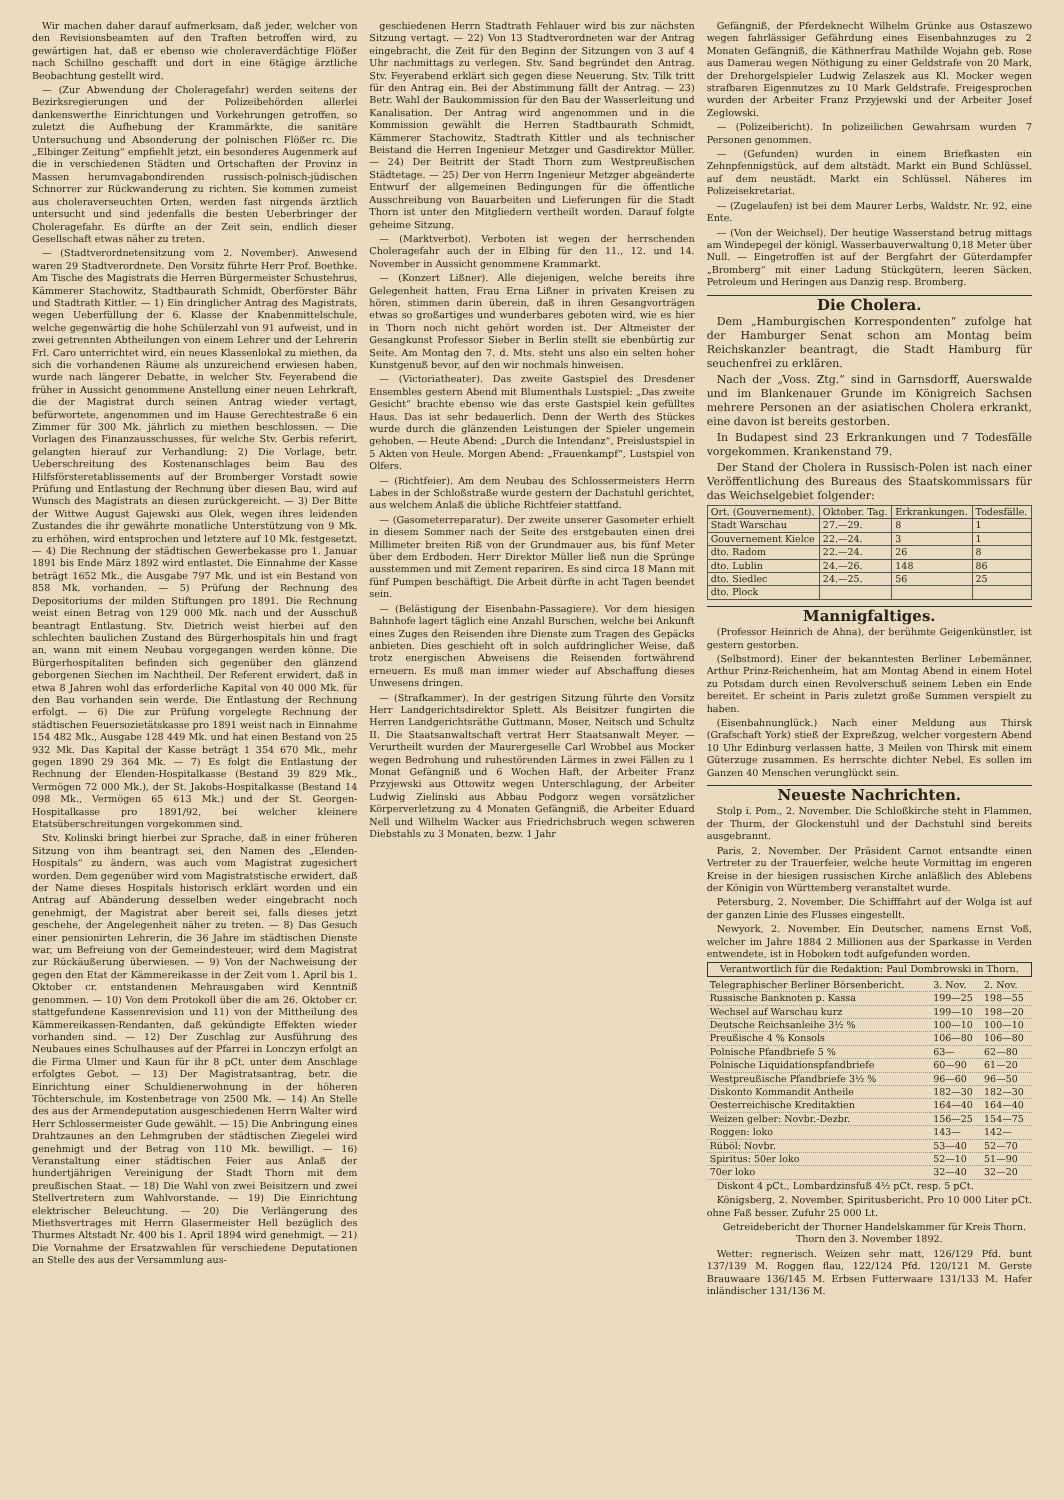Wir machen daher darauf aufmerksam, daß jeder, welcher von den Revisionsbeamten auf den Traften betroffen wird, zu gewärtigen hat, daß er ebenso wie choleraverdächtige Flößer nach Schillno geschafft und dort in eine 6tägige ärztliche Beobachtung gestellt wird.
— (Zur Abwendung der Choleragefahr) werden seitens der Bezirksregierungen und der Polizeibehörden allerlei dankenswerthe Einrichtungen und Vorkehrungen getroffen, so zuletzt die Aufhebung der Krammärkte, die sanitäre Untersuchung und Absonderung der polnischen Flößer rc. Die „Elbinger Zeitung“ empfiehlt jetzt, ein besonderes Augenmerk auf die in verschiedenen Städten und Ortschaften der Provinz in Massen herumvagabondirenden russisch-polnisch-jüdischen Schnorrer zur Rückwanderung zu richten. Sie kommen zumeist aus choleraverseuchten Orten, werden fast nirgends ärztlich untersucht und sind jedenfalls die besten Ueberbringer der Choleragefahr. Es dürfte an der Zeit sein, endlich dieser Gesellschaft etwas näher zu treten.
— (Stadtverordnetensitzung vom 2. November). Anwesend waren 29 Stadtverordnete. Den Vorsitz führte Herr Prof. Boethke. Am Tische des Magistrats die Herren Bürgermeister Schustehrus, Kämmerer Stachowitz, Stadtbaurath Schmidt, Oberförster Bähr und Stadtrath Kittler. — 1) Ein dringlicher Antrag des Magistrats, wegen Ueberfüllung der 6. Klasse der Knabenmittelschule, welche gegenwärtig die hohe Schülerzahl von 91 aufweist, und in zwei getrennten Abtheilungen von einem Lehrer und der Lehrerin Frl. Caro unterrichtet wird, ein neues Klassenlokal zu miethen, da sich die vorhandenen Räume als unzureichend erwiesen haben, wurde nach längerer Debatte, in welcher Stv. Feyerabend die früher in Aussicht genommene Anstellung einer neuen Lehrkraft, die der Magistrat durch seinen Antrag wieder vertagt, befürwortete, angenommen und im Hause Gerechtestraße 6 ein Zimmer für 300 Mk. jährlich zu miethen beschlossen. — Die Vorlagen des Finanzausschusses, für welche Stv. Gerbis referirt, gelangten hierauf zur Verhandlung: 2) Die Vorlage, betr. Ueberschreitung des Kostenanschlages beim Bau des Hilfsförsteretablissements auf der Bromberger Vorstadt sowie Prüfung und Entlastung der Rechnung über diesen Bau, wird auf Wunsch des Magistrats an diesen zurückgereicht. — 3) Der Bitte der Wittwe August Gajewski aus Olek, wegen ihres leidenden Zustandes die ihr gewährte monatliche Unterstützung von 9 Mk. zu erhöhen, wird entsprochen und letztere auf 10 Mk. festgesetzt. — 4) Die Rechnung der städtischen Gewerbekasse pro 1. Januar 1891 bis Ende März 1892 wird entlastet. Die Einnahme der Kasse beträgt 1652 Mk., die Ausgabe 797 Mk. und ist ein Bestand von 858 Mk. vorhanden. — 5) Prüfung der Rechnung des Depositoriums der milden Stiftungen pro 1891. Die Rechnung weist einen Betrag von 129 000 Mk. nach und der Ausschuß beantragt Entlastung. Stv. Dietrich weist hierbei auf den schlechten baulichen Zustand des Bürgerhospitals hin und fragt an, wann mit einem Neubau vorgegangen werden könne. Die Bürgerhospitaliten befinden sich gegenüber den glänzend geborgenen Siechen im Nachtheil. Der Referent erwidert, daß in etwa 8 Jahren wohl das erforderliche Kapital von 40 000 Mk. für den Bau vorhanden sein werde. Die Entlastung der Rechnung erfolgt. — 6) Die zur Prüfung vorgelegte Rechnung der städtischen Feuersozietätskasse pro 1891 weist nach in Einnahme 154 482 Mk., Ausgabe 128 449 Mk. und hat einen Bestand von 25 932 Mk. Das Kapital der Kasse beträgt 1 354 670 Mk., mehr gegen 1890 29 364 Mk. — 7) Es folgt die Entlastung der Rechnung der Elenden-Hospitalkasse (Bestand 39 829 Mk., Vermögen 72 000 Mk.), der St. Jakobs-Hospitalkasse (Bestand 14 098 Mk., Vermögen 65 613 Mk.) und der St. Georgen-Hospitalkasse pro 1891/92, bei welcher kleinere Etatsüberschreitungen vorgekommen sind.
Stv. Kolinski bringt hierbei zur Sprache, daß in einer früheren Sitzung von ihm beantragt sei, den Namen des „Elenden-Hospitals“ zu ändern, was auch vom Magistrat zugesichert worden. Dem gegenüber wird vom Magistratstische erwidert, daß der Name dieses Hospitals historisch erklärt worden und ein Antrag auf Abänderung desselben weder eingebracht noch genehmigt, der Magistrat aber bereit sei, falls dieses jetzt geschehe, der Angelegenheit näher zu treten. — 8) Das Gesuch einer pensionirten Lehrerin, die 36 Jahre im städtischen Dienste war, um Befreiung von der Gemeindesteuer, wird dem Magistrat zur Rückäußerung überwiesen. — 9) Von der Nachweisung der gegen den Etat der Kämmereikasse in der Zeit vom 1. April bis 1. Oktober cr. entstandenen Mehrausgaben wird Kenntniß genommen. — 10) Von dem Protokoll über die am 26. Oktober cr. stattgefundene Kassenrevision und 11) von der Mittheilung des Kämmereikassen-Rendanten, daß gekündigte Effekten wieder vorhanden sind. — 12) Der Zuschlag zur Ausführung des Neubaues eines Schulhauses auf der Pfarrei in Lonczyn erfolgt an die Firma Ulmer und Kaun für ihr 8 pCt. unter dem Anschlage erfolgtes Gebot. — 13) Der Magistratsantrag, betr. die Einrichtung einer Schuldienerwohnung in der höheren Töchterschule, im Kostenbetrage von 2500 Mk. — 14) An Stelle des aus der Armendeputation ausgeschiedenen Herrn Walter wird Herr Schlossermeister Gude gewählt. — 15) Die Anbringung eines Drahtzaunes an den Lehmgruben der städtischen Ziegelei wird genehmigt und der Betrag von 110 Mk. bewilligt. — 16) Veranstaltung einer städtischen Feier aus Anlaß der hundertjährigen Vereinigung der Stadt Thorn mit dem preußischen Staat. — 18) Die Wahl von zwei Beisitzern und zwei Stellvertretern zum Wahlvorstande. — 19) Die Einrichtung elektrischer Beleuchtung. — 20) Die Verlängerung des Miethsvertrages mit Herrn Glasermeister Hell bezüglich des Thurmes Altstadt Nr. 400 bis 1. April 1894 wird genehmigt. — 21) Die Vornahme der Ersatzwahlen für verschiedene Deputationen an Stelle des aus der Versammlung aus-
geschiedenen Herrn Stadtrath Fehlauer wird bis zur nächsten Sitzung vertagt. — 22) Von 13 Stadtverordneten war der Antrag eingebracht, die Zeit für den Beginn der Sitzungen von 3 auf 4 Uhr nachmittags zu verlegen. Stv. Sand begründet den Antrag. Stv. Feyerabend erklärt sich gegen diese Neuerung. Stv. Tilk tritt für den Antrag ein. Bei der Abstimmung fällt der Antrag. — 23) Betr. Wahl der Baukommission für den Bau der Wasserleitung und Kanalisation. Der Antrag wird angenommen und in die Kommission gewählt die Herren Stadtbaurath Schmidt, Kämmerer Stachowitz, Stadtrath Kittler und als technischer Beistand die Herren Ingenieur Metzger und Gasdirektor Müller. — 24) Der Beitritt der Stadt Thorn zum Westpreußischen Städtetage. — 25) Der von Herrn Ingenieur Metzger abgeänderte Entwurf der allgemeinen Bedingungen für die öffentliche Ausschreibung von Bauarbeiten und Lieferungen für die Stadt Thorn ist unter den Mitgliedern vertheilt worden. Darauf folgte geheime Sitzung.
— (Marktverbot). Verboten ist wegen der herrschenden Choleragefahr auch der in Elbing für den 11., 12. und 14. November in Aussicht genommene Krammarkt.
— (Konzert Lißner). Alle diejenigen, welche bereits ihre Gelegenheit hatten, Frau Erna Lißner in privaten Kreisen zu hören, stimmen darin überein, daß in ihren Gesangvorträgen etwas so großartiges und wunderbares geboten wird, wie es hier in Thorn noch nicht gehört worden ist. Der Altmeister der Gesangkunst Professor Sieber in Berlin stellt sie ebenbürtig zur Seite. Am Montag den 7. d. Mts. steht uns also ein selten hoher Kunstgenuß bevor, auf den wir nochmals hinweisen.
— (Victoriatheater). Das zweite Gastspiel des Dresdener Ensembles gestern Abend mit Blumenthals Lustspiel: „Das zweite Gesicht“ brachte ebenso wie das erste Gastspiel kein gefülltes Haus. Das ist sehr bedauerlich. Denn der Werth des Stückes wurde durch die glänzenden Leistungen der Spieler ungemein gehoben. — Heute Abend: „Durch die Intendanz“, Preislustspiel in 5 Akten von Heule. Morgen Abend: „Frauenkampf“, Lustspiel von Olfers.
— (Richtfeier). Am dem Neubau des Schlossermeisters Herrn Labes in der Schloßstraße wurde gestern der Dachstuhl gerichtet, aus welchem Anlaß die übliche Richtfeier stattfand.
— (Gasometerreparatur). Der zweite unserer Gasometer erhielt in diesem Sommer nach der Seite des erstgebauten einen drei Millimeter breiten Riß von der Grundmauer aus, bis fünf Meter über dem Erdboden. Herr Direktor Müller ließ nun die Sprünge ausstemmen und mit Zement repariren. Es sind circa 18 Mann mit fünf Pumpen beschäftigt. Die Arbeit dürfte in acht Tagen beendet sein.
— (Belästigung der Eisenbahn-Passagiere). Vor dem hiesigen Bahnhofe lagert täglich eine Anzahl Burschen, welche bei Ankunft eines Zuges den Reisenden ihre Dienste zum Tragen des Gepäcks anbieten. Dies geschieht oft in solch aufdringlicher Weise, daß trotz energischen Abweisens die Reisenden fortwährend erneuern. Es muß man immer wieder auf Abschaffung dieses Unwesens dringen.
— (Strafkammer). In der gestrigen Sitzung führte den Vorsitz Herr Landgerichtsdirektor Splett. Als Beisitzer fungirten die Herren Landgerichtsräthe Guttmann, Moser, Neitsch und Schultz II. Die Staatsanwaltschaft vertrat Herr Staatsanwalt Meyer. — Verurtheilt wurden der Maurergeselle Carl Wrobbel aus Mocker wegen Bedrohung und ruhestörenden Lärmes in zwei Fällen zu 1 Monat Gefängniß und 6 Wochen Haft, der Arbeiter Franz Przyjewski aus Ottowitz wegen Unterschlagung, der Arbeiter Ludwig Zielinski aus Abbau Podgorz wegen vorsätzlicher Körperverletzung zu 4 Monaten Gefängniß, die Arbeiter Eduard Nell und Wilhelm Wacker aus Friedrichsbruch wegen schweren Diebstahls zu 3 Monaten, bezw. 1 Jahr
Gefängniß, der Pferdeknecht Wilhelm Grünke aus Ostaszewo wegen fahrlässiger Gefährdung eines Eisenbahnzuges zu 2 Monaten Gefängniß, die Käthnerfrau Mathilde Wojahn geb. Rose aus Damerau wegen Nöthigung zu einer Geldstrafe von 20 Mark, der Drehorgelspieler Ludwig Zelaszek aus Kl. Mocker wegen strafbaren Eigennutzes zu 10 Mark Geldstrafe. Freigesprochen wurden der Arbeiter Franz Przyjewski und der Arbeiter Josef Zeglowski.
— (Polizeibericht). In polizeilichen Gewahrsam wurden 7 Personen genommen.
— (Gefunden) wurden in einem Briefkasten ein Zehnpfennigstück, auf dem altstädt. Markt ein Bund Schlüssel, auf dem neustädt. Markt ein Schlüssel. Näheres im Polizeisekretariat.
— (Zugelaufen) ist bei dem Maurer Lerbs, Waldstr. Nr. 92, eine Ente.
— (Von der Weichsel). Der heutige Wasserstand betrug mittags am Windepegel der königl. Wasserbauverwaltung 0,18 Meter über Null. — Eingetroffen ist auf der Bergfahrt der Güterdampfer „Bromberg“ mit einer Ladung Stückgütern, leeren Säcken, Petroleum und Heringen aus Danzig resp. Bromberg.
Die Cholera.
Dem „Hamburgischen Korrespondenten“ zufolge hat der Hamburger Senat schon am Montag beim Reichskanzler beantragt, die Stadt Hamburg für seuchenfrei zu erklären.
Nach der „Voss. Ztg.“ sind in Garnsdorff, Auerswalde und im Blankenauer Grunde im Königreich Sachsen mehrere Personen an der asiatischen Cholera erkrankt, eine davon ist bereits gestorben.
In Budapest sind 23 Erkrankungen und 7 Todesfälle vorgekommen. Krankenstand 79.
Der Stand der Cholera in Russisch-Polen ist nach einer Veröffentlichung des Bureaus des Staatskommissars für das Weichselgebiet folgender:
| Ort. (Gouvernement). | Oktober. Tag. | Erkrankungen. | Todesfälle. |
| --- | --- | --- | --- |
| Stadt Warschau | 27.—29. | 8 | 1 |
| Gouvernement Kielce | 22.—24. | 3 | 1 |
| dto. Radom | 22.—24. | 26 | 8 |
| dto. Lublin | 24.—26. | 148 | 86 |
| dto. Siedlec | 24.—25. | 56 | 25 |
| dto. Plock | | | |
Mannigfaltiges.
(Professor Heinrich de Ahna), der berühmte Geigenkünstler, ist gestern gestorben.
(Selbstmord). Einer der bekanntesten Berliner Lebemänner, Arthur Prinz-Reichenheim, hat am Montag Abend in einem Hotel zu Potsdam durch einen Revolverschuß seinem Leben ein Ende bereitet. Er scheint in Paris zuletzt große Summen verspielt zu haben.
(Eisenbahnunglück.) Nach einer Meldung aus Thirsk (Grafschaft York) stieß der Expreßzug, welcher vorgestern Abend 10 Uhr Edinburg verlassen hatte, 3 Meilen von Thirsk mit einem Güterzuge zusammen. Es herrschte dichter Nebel. Es sollen im Ganzen 40 Menschen verunglückt sein.
Neueste Nachrichten.
Stolp i. Pom., 2. November. Die Schloßkirche steht in Flammen, der Thurm, der Glockenstuhl und der Dachstuhl sind bereits ausgebrannt.
Paris, 2. November. Der Präsident Carnot entsandte einen Vertreter zu der Trauerfeier, welche heute Vormittag im engeren Kreise in der hiesigen russischen Kirche anläßlich des Ablebens der Königin von Württemberg veranstaltet wurde.
Petersburg, 2. November. Die Schifffahrt auf der Wolga ist auf der ganzen Linie des Flusses eingestellt.
Newyork, 2. November. Ein Deutscher, namens Ernst Voß, welcher im Jahre 1884 2 Millionen aus der Sparkasse in Verden entwendete, ist in Hoboken todt aufgefunden worden.
Verantwortlich für die Redaktion: Paul Dombrowski in Thorn.
| Telegraphischer Berliner Börsenbericht. | 3. Nov. | 2. Nov. |
| --- | --- | --- |
| Russische Banknoten p. Kassa | 199—25 | 198—55 |
| Wechsel auf Warschau kurz | 199—10 | 198—20 |
| Deutsche Reichsanleihe 3½ % | 100—10 | 100—10 |
| Preußische 4 % Konsols | 106—80 | 106—80 |
| Polnische Pfandbriefe 5 % | 63— | 62—80 |
| Polnische Liquidationspfandbriefe | 60—90 | 61—20 |
| Westpreußische Pfandbriefe 3½ % | 96—60 | 96—50 |
| Diskonto Kommandit Antheile | 182—30 | 182—30 |
| Oesterreichische Kreditaktien | 164—40 | 164—40 |
| Weizen gelber: Novbr.-Dezbr. | 156—25 | 154—75 |
| Roggen: loko | 143— | 142— |
| Rüböl: Novbr. | 53—40 | 52—70 |
| Spiritus: 50er loko | 52—10 | 51—90 |
| 70er loko | 32—40 | 32—20 |
Diskont 4 pCt., Lombardzinsfuß 4½ pCt. resp. 5 pCt.
Königsberg, 2. November. Spiritusbericht. Pro 10 000 Liter pCt. ohne Faß besser. Zufuhr 25 000 Lt.
Getreidebericht der Thorner Handelskammer für Kreis Thorn. Thorn den 3. November 1892.
Wetter: regnerisch. Weizen sehr matt, 126/129 Pfd. bunt 137/139 M. Roggen flau, 122/124 Pfd. 120/121 M. Gerste Brauwaare 136/145 M. Erbsen Futterwaare 131/133 M. Hafer inländischer 131/136 M.